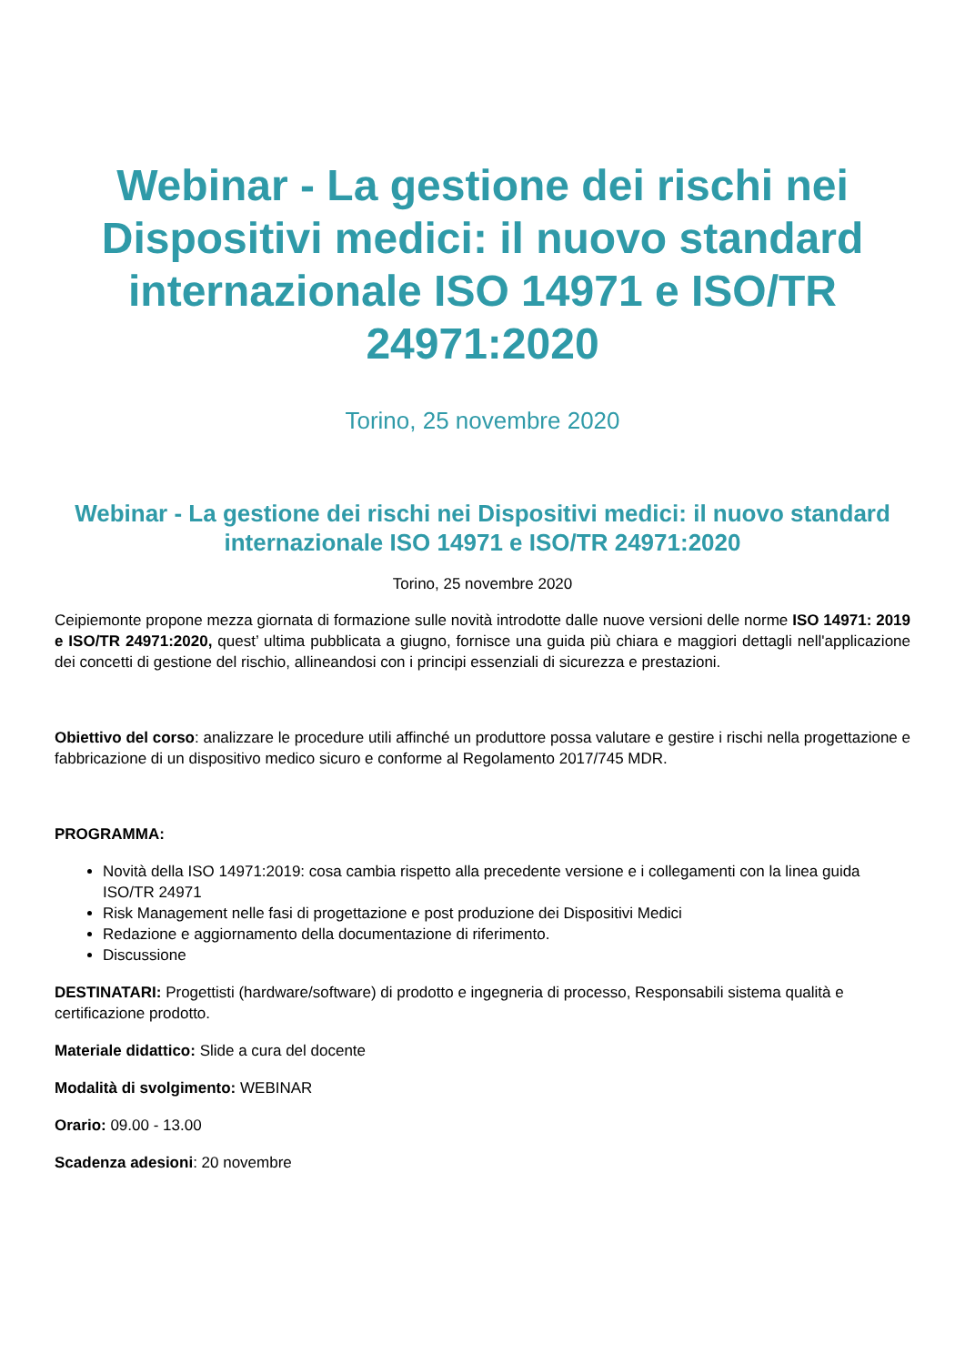Webinar - La gestione dei rischi nei Dispositivi medici: il nuovo standard internazionale ISO 14971 e ISO/TR 24971:2020
Torino, 25 novembre 2020
Webinar - La gestione dei rischi nei Dispositivi medici: il nuovo standard internazionale ISO 14971 e ISO/TR 24971:2020
Torino, 25 novembre 2020
Ceipiemonte propone mezza giornata di formazione sulle novità introdotte dalle nuove versioni delle norme ISO 14971: 2019 e ISO/TR 24971:2020, quest’ ultima pubblicata a giugno, fornisce una guida più chiara e maggiori dettagli nell'applicazione dei concetti di gestione del rischio, allineandosi con i principi essenziali di sicurezza e prestazioni.
Obiettivo del corso: analizzare le procedure utili affinché un produttore possa valutare e gestire i rischi nella progettazione e fabbricazione di un dispositivo medico sicuro e conforme al Regolamento 2017/745 MDR.
PROGRAMMA:
Novità della ISO 14971:2019: cosa cambia rispetto alla precedente versione e i collegamenti con la linea guida ISO/TR 24971
Risk Management nelle fasi di progettazione e post produzione dei Dispositivi Medici
Redazione e aggiornamento della documentazione di riferimento.
Discussione
DESTINATARI: Progettisti (hardware/software) di prodotto e ingegneria di processo, Responsabili sistema qualità e certificazione prodotto.
Materiale didattico: Slide a cura del docente
Modalità di svolgimento: WEBINAR
Orario: 09.00 - 13.00
Scadenza adesioni: 20 novembre